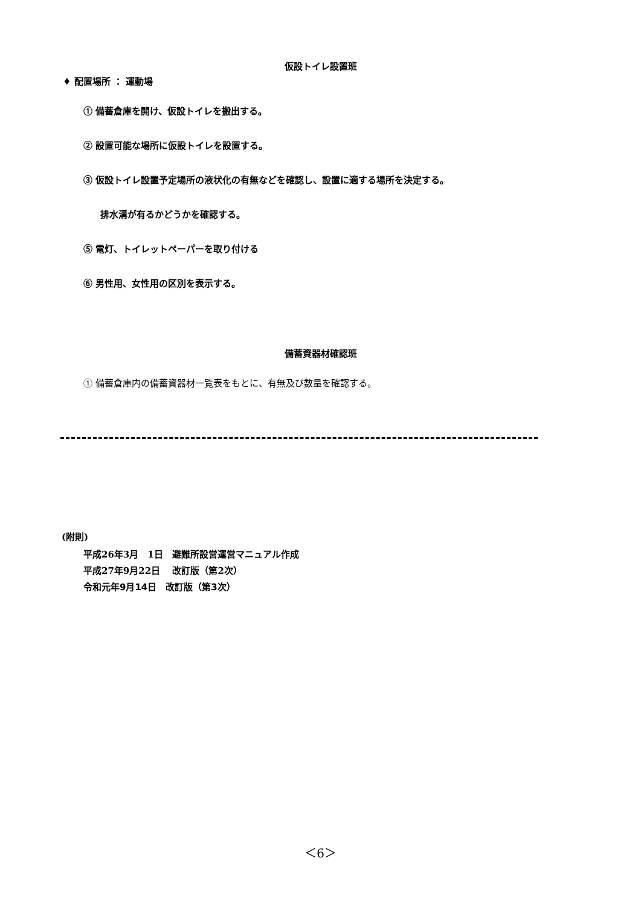仮設トイレ設置班
♦ 配置場所 ： 運動場
① 備蓄倉庫を開け、仮設トイレを搬出する。
② 設置可能な場所に仮設トイレを設置する。
③ 仮設トイレ設置予定場所の液状化の有無などを確認し、設置に適する場所を決定する。
排水溝が有るかどうかを確認する。
⑤ 電灯、トイレットペーパーを取り付ける
⑥ 男性用、女性用の区別を表示する。
備蓄資器材確認班
① 備蓄倉庫内の備蓄資器材一覧表をもとに、有無及び数量を確認する。
(附則)
平成26年3月　1日　避難所設営運営マニュアル作成
平成27年9月22日　 改訂版（第2次）
令和元年9月14日　改訂版（第3次）
＜6＞